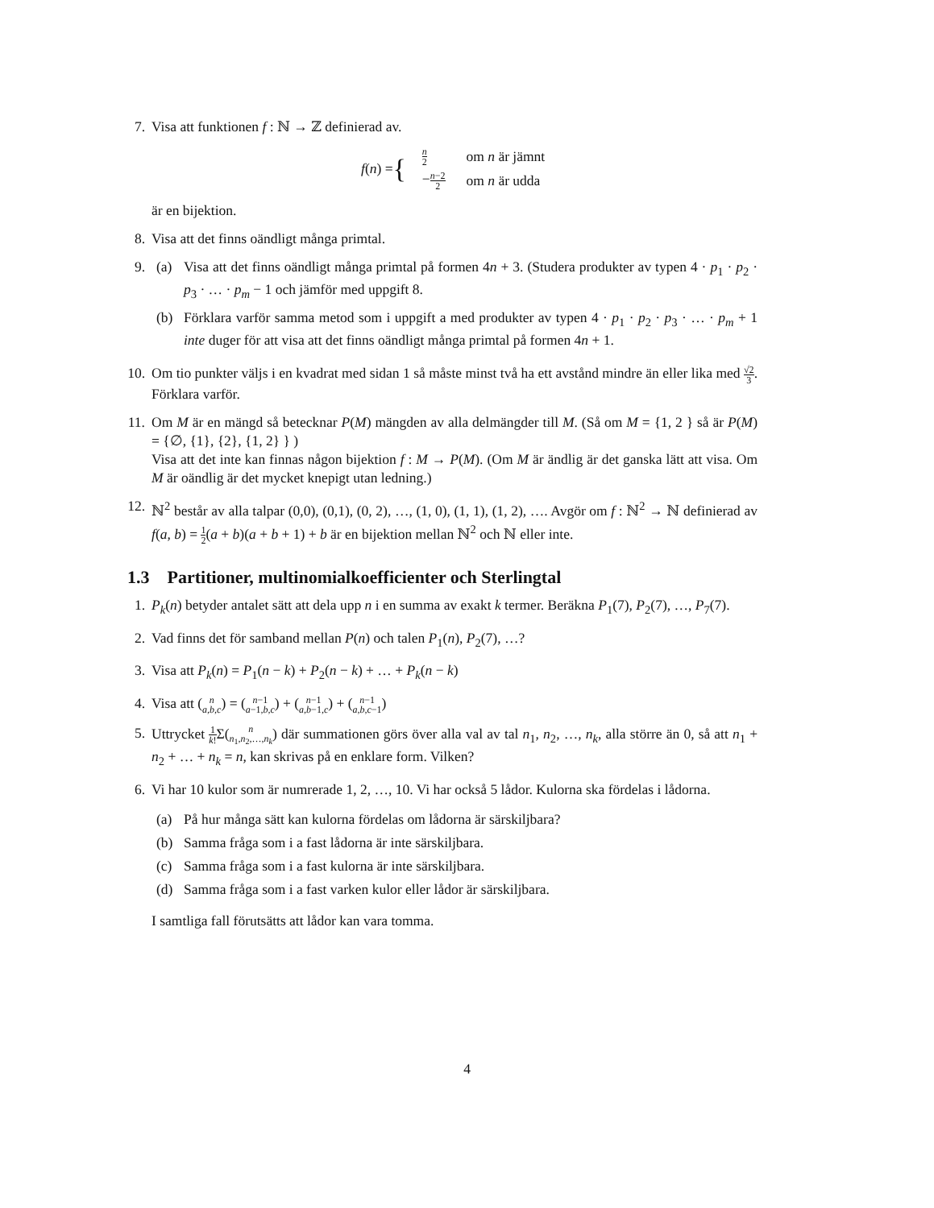7. Visa att funktionen f : ℕ → ℤ definierad av.
f (n) = {
| n 2 | om n är jämnt |
| − n −2 2 | om n är udda |
är en bijektion.
8. Visa att det finns oändligt många primtal.
9. (a) Visa att det finns oändligt många primtal på formen 4n + 3. (Studera produkter av typen 4 · p<sub>1</sub> · p<sub>2</sub> · p<sub>3</sub> · … · p<sub>m</sub> − 1 och jämför med uppgift 8.
(b) Förklara varför samma metod som i uppgift a med produkter av typen 4 · p<sub>1</sub> · p<sub>2</sub> · p<sub>3</sub> · … · p<sub>m</sub> + 1 inte duger för att visa att det finns oändligt många primtal på formen 4n + 1.
10. Om tio punkter väljs i en kvadrat med sidan 1 så måste minst två ha ett avstånd mindre än eller lika med √2 3. Förklara varför.
11. Om M är en mängd så betecknar P(M) mängden av alla delmängder till M. (Så om M = {1, 2 } så är P(M) = {∅, {1}, {2}, {1, 2} } )
Visa att det inte kan finnas någon bijektion f : M → P(M). (Om M är ändlig är det ganska lätt att visa. Om M är oändlig är det mycket knepigt utan ledning.)
12. ℕ<sup>2</sup> består av alla talpar (0,0), (0,1), (0, 2), …, (1, 0), (1, 1), (1, 2), …. Avgör om f : ℕ<sup>2</sup> → ℕ definierad av f(a, b) = 1 2(a + b)(a + b + 1) + b är en bijektion mellan ℕ<sup>2</sup> och ℕ eller inte.
1.3 Partitioner, multinomialkoefficienter och Sterlingtal
1. P<sub>k</sub>(n) betyder antalet sätt att dela upp n i en summa av exakt k termer. Beräkna P<sub>1</sub>(7), P<sub>2</sub>(7), …, P<sub>7</sub>(7).
2. Vad finns det för samband mellan P(n) och talen P<sub>1</sub>(n), P<sub>2</sub>(7), …?
3. Visa att P<sub>k</sub>(n) = P<sub>1</sub>(n − k) + P<sub>2</sub>(n − k) + … + P<sub>k</sub>(n − k)
4. Visa att (n a,b,c) = (n−1 a−1,b,c) + (n−1 a,b−1,c) + (n−1 a,b,c−1)
5. Uttrycket 1 k!Σ(n n<sub>1</sub>,n<sub>2</sub>,…,n<sub>k</sub>) där summationen görs över alla val av tal n<sub>1</sub>, n<sub>2</sub>, …, n<sub>k</sub>, alla större än 0, så att n<sub>1</sub> + n<sub>2</sub> + … + n<sub>k</sub> = n, kan skrivas på en enklare form. Vilken?
6. Vi har 10 kulor som är numrerade 1, 2, …, 10. Vi har också 5 lådor. Kulorna ska fördelas i lådorna.
(a) På hur många sätt kan kulorna fördelas om lådorna är särskiljbara?
(b) Samma fråga som i a fast lådorna är inte särskiljbara.
(c) Samma fråga som i a fast kulorna är inte särskiljbara.
(d) Samma fråga som i a fast varken kulor eller lådor är särskiljbara.
I samtliga fall förutsätts att lådor kan vara tomma.
4